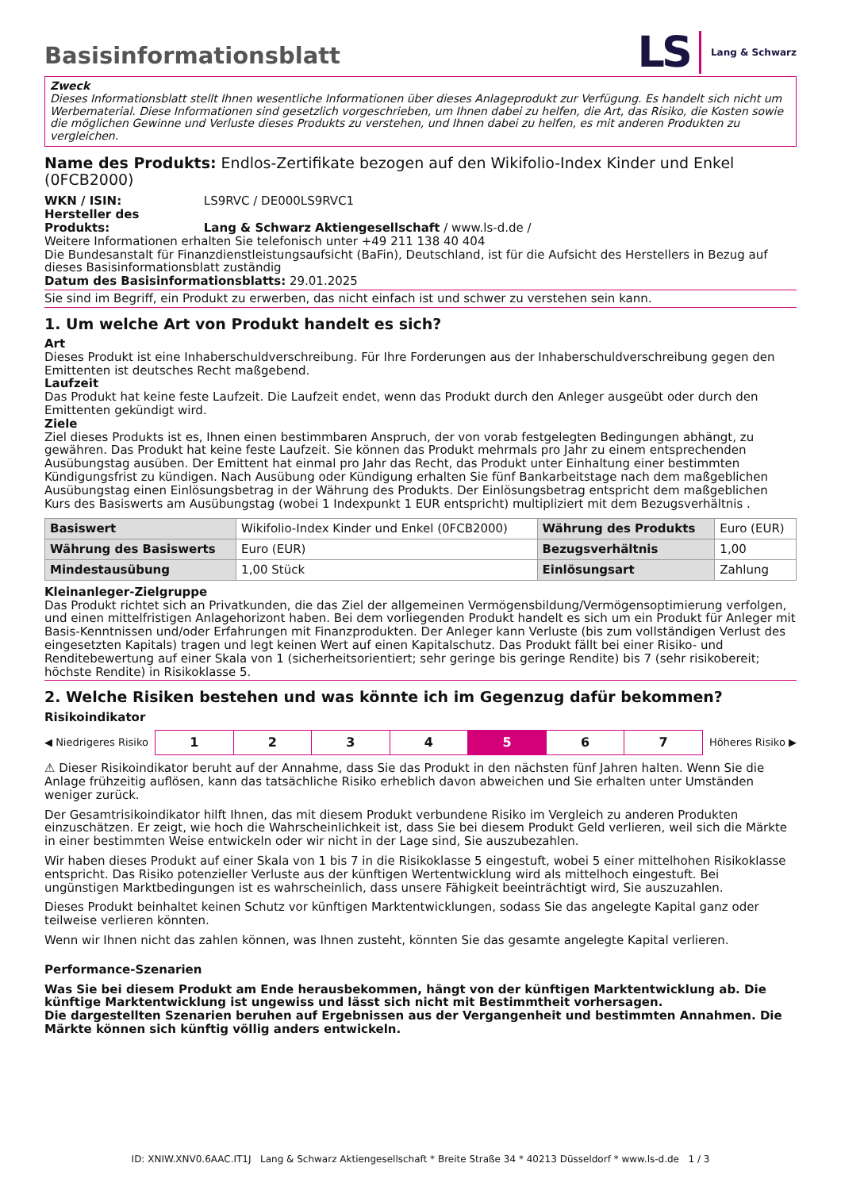Basisinformationsblatt
LS Lang & Schwarz
Zweck
Dieses Informationsblatt stellt Ihnen wesentliche Informationen über dieses Anlageprodukt zur Verfügung. Es handelt sich nicht um Werbematerial. Diese Informationen sind gesetzlich vorgeschrieben, um Ihnen dabei zu helfen, die Art, das Risiko, die Kosten sowie die möglichen Gewinne und Verluste dieses Produkts zu verstehen, und Ihnen dabei zu helfen, es mit anderen Produkten zu vergleichen.
Name des Produkts: Endlos-Zertifikate bezogen auf den Wikifolio-Index Kinder und Enkel (0FCB2000)
WKN / ISIN: LS9RVC / DE000LS9RVC1
Hersteller des Produkts: Lang & Schwarz Aktiengesellschaft / www.ls-d.de /
Weitere Informationen erhalten Sie telefonisch unter +49 211 138 40 404
Die Bundesanstalt für Finanzdienstleistungsaufsicht (BaFin), Deutschland, ist für die Aufsicht des Herstellers in Bezug auf dieses Basisinformationsblatt zuständig
Datum des Basisinformationsblatts: 29.01.2025
Sie sind im Begriff, ein Produkt zu erwerben, das nicht einfach ist und schwer zu verstehen sein kann.
1. Um welche Art von Produkt handelt es sich?
Art
Dieses Produkt ist eine Inhaberschuldverschreibung. Für Ihre Forderungen aus der Inhaberschuldverschreibung gegen den Emittenten ist deutsches Recht maßgebend.
Laufzeit
Das Produkt hat keine feste Laufzeit. Die Laufzeit endet, wenn das Produkt durch den Anleger ausgeübt oder durch den Emittenten gekündigt wird.
Ziele
Ziel dieses Produkts ist es, Ihnen einen bestimmbaren Anspruch, der von vorab festgelegten Bedingungen abhängt, zu gewähren. Das Produkt hat keine feste Laufzeit. Sie können das Produkt mehrmals pro Jahr zu einem entsprechenden Ausübungstag ausüben. Der Emittent hat einmal pro Jahr das Recht, das Produkt unter Einhaltung einer bestimmten Kündigungsfrist zu kündigen. Nach Ausübung oder Kündigung erhalten Sie fünf Bankarbeitstage nach dem maßgeblichen Ausübungstag einen Einlösungsbetrag in der Währung des Produkts. Der Einlösungsbetrag entspricht dem maßgeblichen Kurs des Basiswerts am Ausübungstag (wobei 1 Indexpunkt 1 EUR entspricht) multipliziert mit dem Bezugsverhältnis .
| Basiswert | Wikifolio-Index Kinder und Enkel (0FCB2000) | Währung des Produkts | Euro (EUR) |
| Währung des Basiswerts | Euro (EUR) | Bezugsverhältnis | 1,00 |
| Mindestausübung | 1,00 Stück | Einlösungsart | Zahlung |
Kleinanleger-Zielgruppe
Das Produkt richtet sich an Privatkunden, die das Ziel der allgemeinen Vermögensbildung/Vermögensoptimierung verfolgen, und einen mittelfristigen Anlagehorizont haben. Bei dem vorliegenden Produkt handelt es sich um ein Produkt für Anleger mit Basis-Kenntnissen und/oder Erfahrungen mit Finanzprodukten. Der Anleger kann Verluste (bis zum vollständigen Verlust des eingesetzten Kapitals) tragen und legt keinen Wert auf einen Kapitalschutz. Das Produkt fällt bei einer Risiko- und Renditebewertung auf einer Skala von 1 (sicherheitsorientiert; sehr geringe bis geringe Rendite) bis 7 (sehr risikobereit; höchste Rendite) in Risikoklasse 5.
2. Welche Risiken bestehen und was könnte ich im Gegenzug dafür bekommen?
Risikoindikator
◀ Niedrigeres Risiko
| 1 | 2 | 3 | 4 | 5 | 6 | 7 |
Höheres Risiko ▶
⚠ Dieser Risikoindikator beruht auf der Annahme, dass Sie das Produkt in den nächsten fünf Jahren halten. Wenn Sie die Anlage frühzeitig auflösen, kann das tatsächliche Risiko erheblich davon abweichen und Sie erhalten unter Umständen weniger zurück.
Der Gesamtrisikoindikator hilft Ihnen, das mit diesem Produkt verbundene Risiko im Vergleich zu anderen Produkten einzuschätzen. Er zeigt, wie hoch die Wahrscheinlichkeit ist, dass Sie bei diesem Produkt Geld verlieren, weil sich die Märkte in einer bestimmten Weise entwickeln oder wir nicht in der Lage sind, Sie auszubezahlen.
Wir haben dieses Produkt auf einer Skala von 1 bis 7 in die Risikoklasse 5 eingestuft, wobei 5 einer mittelhohen Risikoklasse entspricht. Das Risiko potenzieller Verluste aus der künftigen Wertentwicklung wird als mittelhoch eingestuft. Bei ungünstigen Marktbedingungen ist es wahrscheinlich, dass unsere Fähigkeit beeinträchtigt wird, Sie auszuzahlen.
Dieses Produkt beinhaltet keinen Schutz vor künftigen Marktentwicklungen, sodass Sie das angelegte Kapital ganz oder teilweise verlieren könnten.
Wenn wir Ihnen nicht das zahlen können, was Ihnen zusteht, könnten Sie das gesamte angelegte Kapital verlieren.
Performance-Szenarien
Was Sie bei diesem Produkt am Ende herausbekommen, hängt von der künftigen Marktentwicklung ab. Die künftige Marktentwicklung ist ungewiss und lässt sich nicht mit Bestimmtheit vorhersagen.
Die dargestellten Szenarien beruhen auf Ergebnissen aus der Vergangenheit und bestimmten Annahmen. Die Märkte können sich künftig völlig anders entwickeln.
ID: XNIW.XNV0.6AAC.IT1J Lang & Schwarz Aktiengesellschaft * Breite Straße 34 * 40213 Düsseldorf * www.ls-d.de 1 / 3